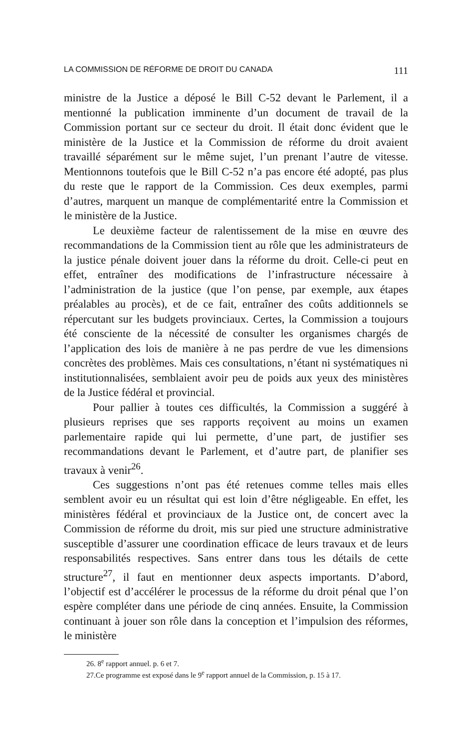LA COMMISSION DE RÉFORME DE DROIT DU CANADA 111
ministre de la Justice a déposé le Bill C-52 devant le Parlement, il a mentionné la publication imminente d’un document de travail de la Commission portant sur ce secteur du droit. Il était donc évident que le ministère de la Justice et la Commission de réforme du droit avaient travaillé séparément sur le même sujet, l’un prenant l’autre de vitesse. Mentionnons toutefois que le Bill C-52 n’a pas encore été adopté, pas plus du reste que le rapport de la Commission. Ces deux exemples, parmi d’autres, marquent un manque de complémentarité entre la Commission et le ministère de la Justice.
Le deuxième facteur de ralentissement de la mise en œuvre des recommandations de la Commission tient au rôle que les administrateurs de la justice pénale doivent jouer dans la réforme du droit. Celle-ci peut en effet, entraîner des modifications de l’infrastructure nécessaire à l’administration de la justice (que l’on pense, par exemple, aux étapes préalables au procès), et de ce fait, entraîner des coûts additionnels se répercutant sur les budgets provinciaux. Certes, la Commission a toujours été consciente de la nécessité de consulter les organismes chargés de l’application des lois de manière à ne pas perdre de vue les dimensions concrètes des problèmes. Mais ces consultations, n’étant ni systématiques ni institutionnalisées, semblaient avoir peu de poids aux yeux des ministères de la Justice fédéral et provincial.
Pour pallier à toutes ces difficultés, la Commission a suggéré à plusieurs reprises que ses rapports reçoivent au moins un examen parlementaire rapide qui lui permette, d’une part, de justifier ses recommandations devant le Parlement, et d’autre part, de planifier ses travaux à venir<sup>26</sup>.
Ces suggestions n’ont pas été retenues comme telles mais elles semblent avoir eu un résultat qui est loin d’être négligeable. En effet, les ministères fédéral et provinciaux de la Justice ont, de concert avec la Commission de réforme du droit, mis sur pied une structure administrative susceptible d’assurer une coordination efficace de leurs travaux et de leurs responsabilités respectives. Sans entrer dans tous les détails de cette structure<sup>27</sup>, il faut en mentionner deux aspects importants. D’abord, l’objectif est d’accélérer le processus de la réforme du droit pénal que l’on espère compléter dans une période de cinq années. Ensuite, la Commission continuant à jouer son rôle dans la conception et l’impulsion des réformes, le ministère
26. 8<sup>e</sup> rapport annuel. p. 6 et 7.
27.Ce programme est exposé dans le 9<sup>e</sup> rapport annuel de la Commission, p. 15 à 17.